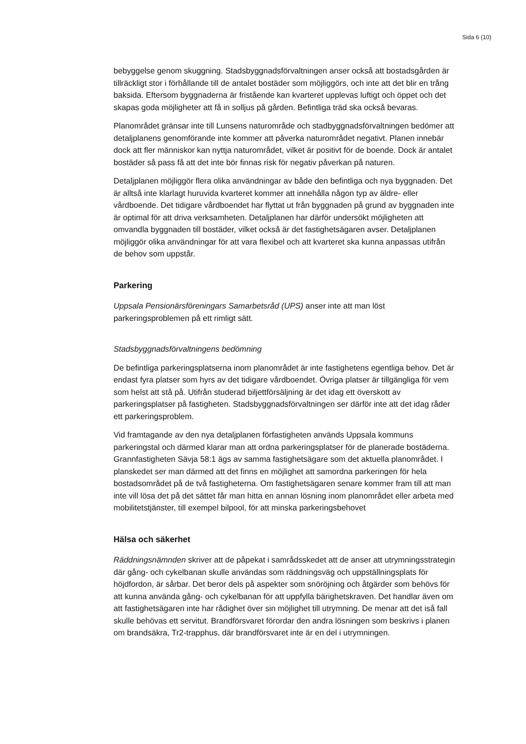Sida 6 (10)
bebyggelse genom skuggning. Stadsbyggnadsförvaltningen anser också att bostadsgården är tillräckligt stor i förhållande till de antalet bostäder som möjliggörs, och inte att det blir en trång baksida. Eftersom byggnaderna är fristående kan kvarteret upplevas luftigt och öppet och det skapas goda möjligheter att få in solljus på gården. Befintliga träd ska också bevaras.
Planområdet gränsar inte till Lunsens naturområde och stadbyggnadsförvaltningen bedömer att detaljplanens genomförande inte kommer att påverka naturområdet negativt. Planen innebär dock att fler människor kan nyttja naturområdet, vilket är positivt för de boende. Dock är antalet bostäder så pass få att det inte bör finnas risk för negativ påverkan på naturen.
Detaljplanen möjliggör flera olika användningar av både den befintliga och nya byggnaden. Det är alltså inte klarlagt huruvida kvarteret kommer att innehålla någon typ av äldre- eller vårdboende. Det tidigare vårdboendet har flyttat ut från byggnaden på grund av byggnaden inte är optimal för att driva verksamheten. Detaljplanen har därför undersökt möjligheten att omvandla byggnaden till bostäder, vilket också är det fastighetsägaren avser. Detaljplanen möjliggör olika användningar för att vara flexibel och att kvarteret ska kunna anpassas utifrån de behov som uppstår.
Parkering
Uppsala Pensionärsföreningars Samarbetsråd (UPS) anser inte att man löst parkeringsproblemen på ett rimligt sätt.
Stadsbyggnadsförvaltningens bedömning
De befintliga parkeringsplatserna inom planområdet är inte fastighetens egentliga behov. Det är endast fyra platser som hyrs av det tidigare vårdboendet. Övriga platser är tillgängliga för vem som helst att stå på. Utifrån studerad biljettförsäljning är det idag ett överskott av parkeringsplatser på fastigheten. Stadsbyggnadsförvaltningen ser därför inte att det idag råder ett parkeringsproblem.
Vid framtagande av den nya detaljplanen förfastigheten används Uppsala kommuns parkeringstal och därmed klarar man att ordna parkeringsplatser för de planerade bostäderna. Grannfastigheten Sävja 58:1 ägs av samma fastighetsägare som det aktuella planområdet. I planskedet ser man därmed att det finns en möjlighet att samordna parkeringen för hela bostadsområdet på de två fastigheterna. Om fastighetsägaren senare kommer fram till att man inte vill lösa det på det sättet får man hitta en annan lösning inom planområdet eller arbeta med mobilitetstjänster, till exempel bilpool, för att minska parkeringsbehovet
Hälsa och säkerhet
Räddningsnämnden skriver att de påpekat i samrådsskedet att de anser att utrymningsstrategin där gång- och cykelbanan skulle användas som räddningsväg och uppställningsplats för höjdfordon, är sårbar. Det beror dels på aspekter som snöröjning och åtgärder som behövs för att kunna använda gång- och cykelbanan för att uppfylla bärighetskraven. Det handlar även om att fastighetsägaren inte har rådighet över sin möjlighet till utrymning. De menar att det iså fall skulle behövas ett servitut. Brandförsvaret förordar den andra lösningen som beskrivs i planen om brandsäkra, Tr2-trapphus, där brandförsvaret inte är en del i utrymningen.